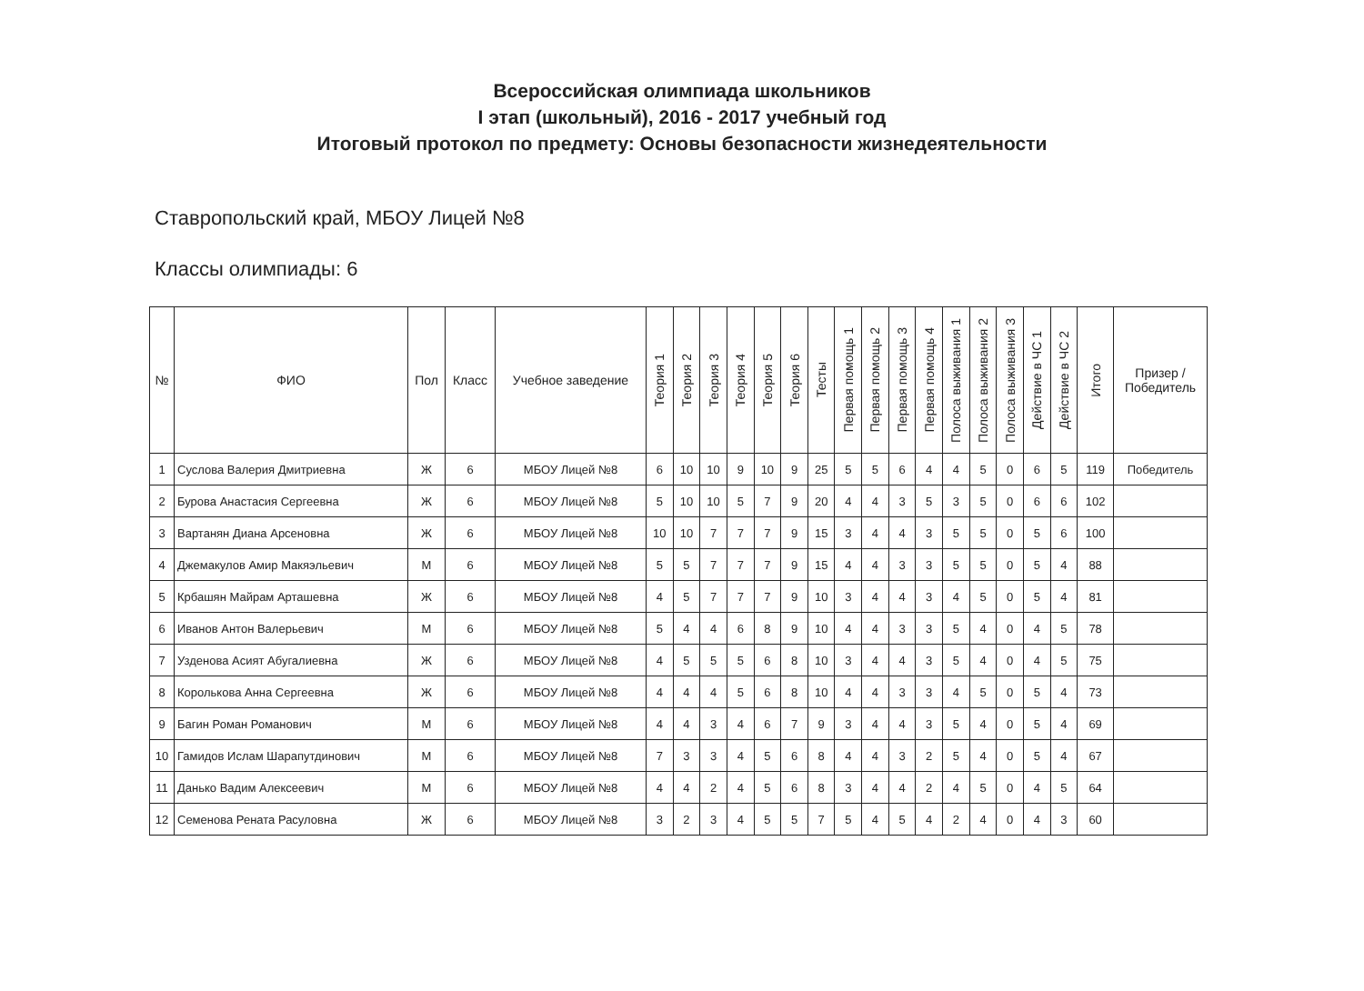Всероссийская олимпиада школьников
I этап (школьный), 2016 - 2017 учебный год
Итоговый протокол по предмету: Основы безопасности жизнедеятельности
Ставропольский край, МБОУ Лицей №8
Классы олимпиады: 6
| № | ФИО | Пол | Класс | Учебное заведение | Теория 1 | Теория 2 | Теория 3 | Теория 4 | Теория 5 | Теория 6 | Тесты | Первая помощь 1 | Первая помощь 2 | Первая помощь 3 | Первая помощь 4 | Полоса выживания 1 | Полоса выживания 2 | Полоса выживания 3 | Действие в ЧС 1 | Действие в ЧС 2 | Итого | Призер / Победитель |
| --- | --- | --- | --- | --- | --- | --- | --- | --- | --- | --- | --- | --- | --- | --- | --- | --- | --- | --- | --- | --- | --- | --- |
| 1 | Суслова Валерия Дмитриевна | Ж | 6 | МБОУ Лицей №8 | 6 | 10 | 10 | 9 | 10 | 9 | 25 | 5 | 5 | 6 | 4 | 4 | 5 | 0 | 6 | 5 | 119 | Победитель |
| 2 | Бурова Анастасия Сергеевна | Ж | 6 | МБОУ Лицей №8 | 5 | 10 | 10 | 5 | 7 | 9 | 20 | 4 | 4 | 3 | 5 | 3 | 5 | 0 | 6 | 6 | 102 | |
| 3 | Вартанян Диана Арсеновна | Ж | 6 | МБОУ Лицей №8 | 10 | 10 | 7 | 7 | 7 | 9 | 15 | 3 | 4 | 4 | 3 | 5 | 5 | 0 | 5 | 6 | 100 | |
| 4 | Джемакулов Амир Макяэльевич | М | 6 | МБОУ Лицей №8 | 5 | 5 | 7 | 7 | 7 | 9 | 15 | 4 | 4 | 3 | 3 | 5 | 5 | 0 | 5 | 4 | 88 | |
| 5 | Крбашян Майрам Арташевна | Ж | 6 | МБОУ Лицей №8 | 4 | 5 | 7 | 7 | 7 | 9 | 10 | 3 | 4 | 4 | 3 | 4 | 5 | 0 | 5 | 4 | 81 | |
| 6 | Иванов Антон Валерьевич | М | 6 | МБОУ Лицей №8 | 5 | 4 | 4 | 6 | 8 | 9 | 10 | 4 | 4 | 3 | 3 | 5 | 4 | 0 | 4 | 5 | 78 | |
| 7 | Узденова Асият Абугалиевна | Ж | 6 | МБОУ Лицей №8 | 4 | 5 | 5 | 5 | 6 | 8 | 10 | 3 | 4 | 4 | 3 | 5 | 4 | 0 | 4 | 5 | 75 | |
| 8 | Королькова Анна Сергеевна | Ж | 6 | МБОУ Лицей №8 | 4 | 4 | 4 | 5 | 6 | 8 | 10 | 4 | 4 | 3 | 3 | 4 | 5 | 0 | 5 | 4 | 73 | |
| 9 | Багин Роман Романович | М | 6 | МБОУ Лицей №8 | 4 | 4 | 3 | 4 | 6 | 7 | 9 | 3 | 4 | 4 | 3 | 5 | 4 | 0 | 5 | 4 | 69 | |
| 10 | Гамидов Ислам Шарапутдинович | М | 6 | МБОУ Лицей №8 | 7 | 3 | 3 | 4 | 5 | 6 | 8 | 4 | 4 | 3 | 2 | 5 | 4 | 0 | 5 | 4 | 67 | |
| 11 | Данько Вадим Алексеевич | М | 6 | МБОУ Лицей №8 | 4 | 4 | 2 | 4 | 5 | 6 | 8 | 3 | 4 | 4 | 2 | 4 | 5 | 0 | 4 | 5 | 64 | |
| 12 | Семенова Рената Расуловна | Ж | 6 | МБОУ Лицей №8 | 3 | 2 | 3 | 4 | 5 | 5 | 7 | 5 | 4 | 5 | 4 | 2 | 4 | 0 | 4 | 3 | 60 | |